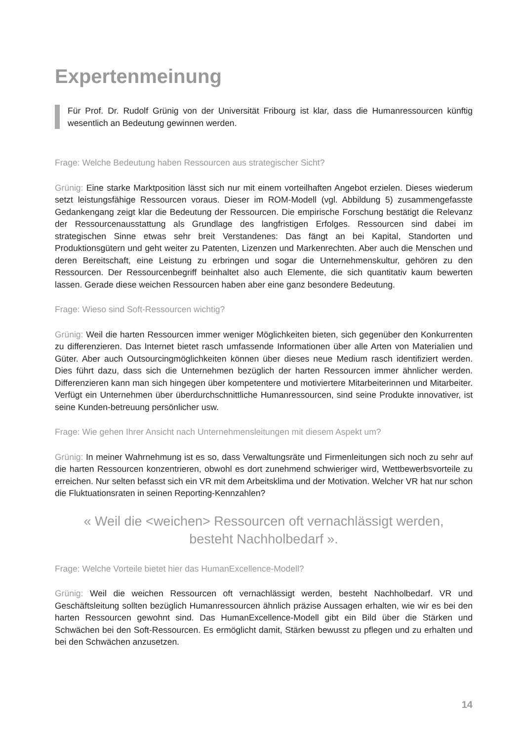Expertenmeinung
Für Prof. Dr. Rudolf Grünig von der Universität Fribourg ist klar, dass die Humanressourcen künftig wesentlich an Bedeutung gewinnen werden.
Frage: Welche Bedeutung haben Ressourcen aus strategischer Sicht?
Grünig: Eine starke Marktposition lässt sich nur mit einem vorteilhaften Angebot erzielen. Dieses wiederum setzt leistungsfähige Ressourcen voraus. Dieser im ROM-Modell (vgl. Abbildung 5) zusammengefasste Gedankengang zeigt klar die Bedeutung der Ressourcen. Die empirische Forschung bestätigt die Relevanz der Ressourcenausstattung als Grundlage des langfristigen Erfolges. Ressourcen sind dabei im strategischen Sinne etwas sehr breit Verstandenes: Das fängt an bei Kapital, Standorten und Produktionsgütern und geht weiter zu Patenten, Lizenzen und Markenrechten. Aber auch die Menschen und deren Bereitschaft, eine Leistung zu erbringen und sogar die Unternehmenskultur, gehören zu den Ressourcen. Der Ressourcenbegriff beinhaltet also auch Elemente, die sich quantitativ kaum bewerten lassen. Gerade diese weichen Ressourcen haben aber eine ganz besondere Bedeutung.
Frage: Wieso sind Soft-Ressourcen wichtig?
Grünig: Weil die harten Ressourcen immer weniger Möglichkeiten bieten, sich gegenüber den Konkurrenten zu differenzieren. Das Internet bietet rasch umfassende Informationen über alle Arten von Materialien und Güter. Aber auch Outsourcingmöglichkeiten können über dieses neue Medium rasch identifiziert werden. Dies führt dazu, dass sich die Unternehmen bezüglich der harten Ressourcen immer ähnlicher werden. Differenzieren kann man sich hingegen über kompetentere und motiviertere Mitarbeiterinnen und Mitarbeiter. Verfügt ein Unternehmen über überdurchschnittliche Humanressourcen, sind seine Produkte innovativer, ist seine Kunden-betreuung persönlicher usw.
Frage: Wie gehen Ihrer Ansicht nach Unternehmensleitungen mit diesem Aspekt um?
Grünig: In meiner Wahrnehmung ist es so, dass Verwaltungsräte und Firmenleitungen sich noch zu sehr auf die harten Ressourcen konzentrieren, obwohl es dort zunehmend schwieriger wird, Wettbewerbsvorteile zu erreichen. Nur selten befasst sich ein VR mit dem Arbeitsklima und der Motivation. Welcher VR hat nur schon die Fluktuationsraten in seinen Reporting-Kennzahlen?
« Weil die <weichen> Ressourcen oft vernachlässigt werden,
besteht Nachholbedarf ».
Frage: Welche Vorteile bietet hier das HumanExcellence-Modell?
Grünig: Weil die weichen Ressourcen oft vernachlässigt werden, besteht Nachholbedarf. VR und Geschäftsleitung sollten bezüglich Humanressourcen ähnlich präzise Aussagen erhalten, wie wir es bei den harten Ressourcen gewohnt sind. Das HumanExcellence-Modell gibt ein Bild über die Stärken und Schwächen bei den Soft-Ressourcen. Es ermöglicht damit, Stärken bewusst zu pflegen und zu erhalten und bei den Schwächen anzusetzen.
14